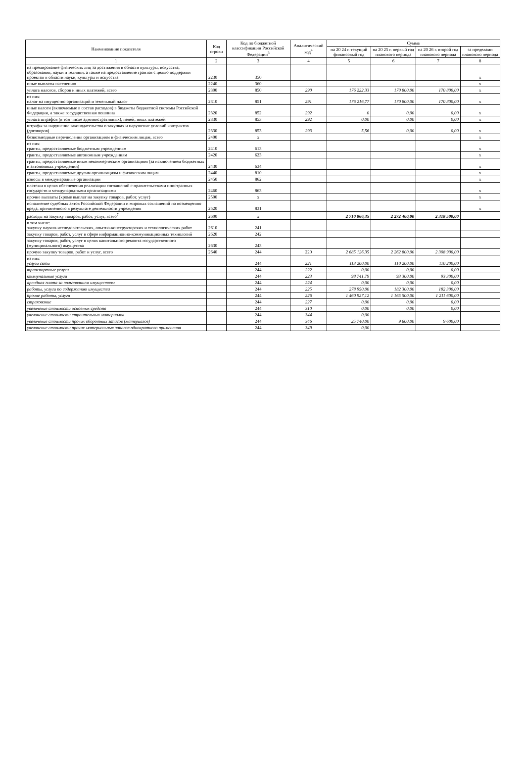| Наименование показателя | Код строки | Код по бюджетной классификации Российской Федерации<sup>3</sup> | Аналитический код<sup>4</sup> | Сумма | | | |
| --- | --- | --- | --- | --- | --- | --- | --- |
| | | | | на 20 24 г. текущий финансовый год | на 20 25 г. первый год планового периода | на 20 26 г. второй год планового периода | за пределами планового периода |
| 1 | 2 | 3 | 4 | 5 | 6 | 7 | 8 |
| на премирование физических лиц за достижения в области культуры, искусства, образования, науки и техники, а также на предоставление грантов с целью поддержки проектов в области науки, культуры и искусства | 2230 | 350 | | | | | x |
| иные выплаты населению | 2240 | 360 | | | | | x |
| уплата налогов, сборов и иных платежей, всего | 2300 | 850 | 290 | 176 222,33 | 170 800,00 | 170 800,00 | x |
| из них: налог на имущество организаций и земельный налог | 2310 | 851 | 291 | 176 216,77 | 170 800,00 | 170 800,00 | x |
| иные налоги (включаемые в состав расходов) в бюджеты бюджетной системы Российской Федерации, а также государственная пошлина | 2320 | 852 | 292 | 0 | 0,00 | 0,00 | x |
| уплата штрафов (в том числе административных), пеней, иных платежей | 2330 | 853 | 292 | 0,00 | 0,00 | 0,00 | x |
| штрафы за нарушение законодательства о закупках и нарушение условий контрактов (договоров) | 2330 | 853 | 293 | 5,56 | 0,00 | 0,00 | x |
| безвозмездные перечисления организациям и физическим лицам, всего | 2400 | x | | | | | x |
| из них: гранты, предоставляемые бюджетным учреждениям | 2410 | 613 | | | | | x |
| гранты, предоставляемые автономным учреждениям | 2420 | 623 | | | | | x |
| гранты, предоставляемые иным некоммерческим организациям (за исключением бюджетных и автономных учреждений) | 2430 | 634 | | | | | x |
| гранты, предоставляемые другим организациям и физическим лицам | 2440 | 810 | | | | | x |
| взносы в международные организации | 2450 | 862 | | | | | x |
| платежи в целях обеспечения реализации соглашений с правительствами иностранных государств и международными организациями | 2460 | 863 | | | | | x |
| прочие выплаты (кроме выплат на закупку товаров, работ, услуг) | 2500 | x | | | | | x |
| исполнение судебных актов Российской Федерации и мировых соглашений по возмещению вреда, причиненного в результате деятельности учреждения | 2520 | 831 | | | | | x |
| расходы на закупку товаров, работ, услуг, всего<sup>7</sup> | 2600 | x | | 2 710 866,35 | 2 272 400,00 | 2 318 500,00 | |
| в том числе: закупку научно-исследовательских, опытно-конструкторских и технологических работ | 2610 | 241 | | | | | |
| закупку товаров, работ, услуг в сфере информационно-коммуникационных технологий | 2620 | 242 | | | | | |
| закупку товаров, работ, услуг в целях капитального ремонта государственного (муниципального) имущества | 2630 | 243 | | | | | |
| прочую закупку товаров, работ и услуг, всего | 2640 | 244 | 220 | 2 685 126,35 | 2 262 800,00 | 2 308 900,00 | |
| из них: услуги связи | | 244 | 221 | 113 200,00 | 110 200,00 | 110 200,00 | |
| транспортные услуги | | 244 | 222 | 0,00 | 0,00 | 0,00 | |
| коммунальные услуги | | 244 | 223 | 98 741,79 | 93 300,00 | 93 300,00 | |
| арендная плата за пользованием имуществом | | 244 | 224 | 0,00 | 0,00 | 0,00 | |
| работы, услуги по содержанию имущества | | 244 | 225 | 278 950,00 | 182 300,00 | 182 300,00 | |
| прочие работы, услуги | | 244 | 226 | 1 460 927,12 | 1 165 500,00 | 1 211 600,00 | |
| страхование | | 244 | 227 | 0,00 | 0,00 | 0,00 | |
| увеличение стоимости основных средств | | 244 | 310 | 0,00 | 0,00 | 0,00 | |
| увеличение стоимости строительных материалов | | 244 | 344 | 0,00 | | | |
| увеличение стоимости прочих оборотных запасов (материалов) | | 244 | 346 | 25 740,00 | 9 600,00 | 9 600,00 | |
| увеличение стоимости прочих материальных запасов однократного применения | | 244 | 349 | 0,00 | | | |